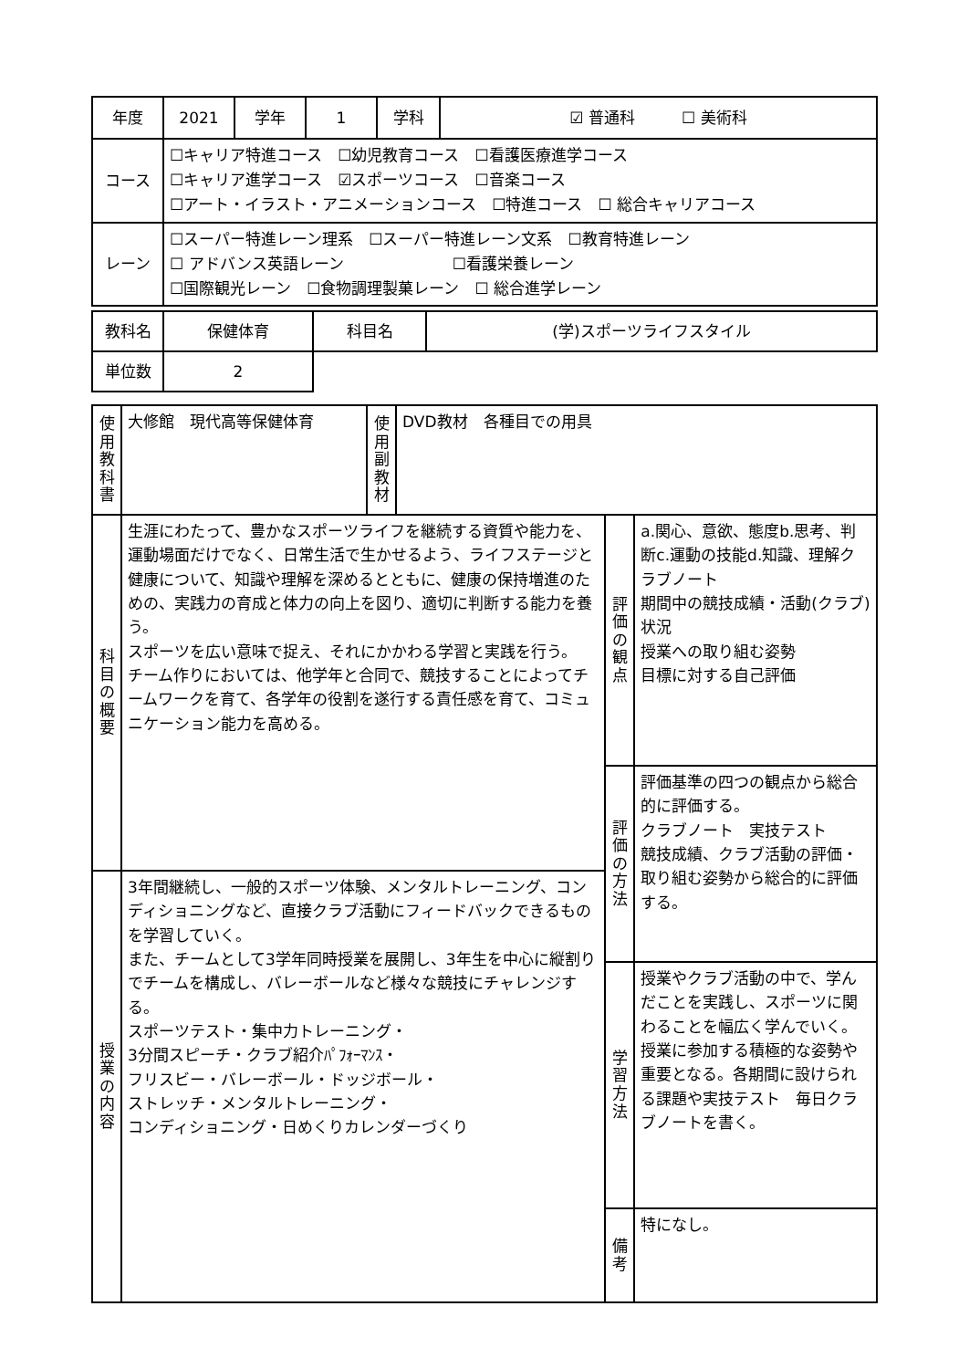| 年度 | 2021 | 学年 | 1 | 学科 | ☑ 普通科 ☐ 美術科 |
| コース | ☐キャリア特進コース ☐幼児教育コース ☐看護医療進学コース ☐キャリア進学コース ☑スポーツコース ☐音楽コース ☐アート・イラスト・アニメーションコース ☐特進コース ☐ 総合キャリアコース | | | | |
| レーン | ☐スーパー特進レーン理系 ☐スーパー特進レーン文系 ☐教育特進レーン ☐ アドバンス英語レーン ☐看護栄養レーン ☐国際観光レーン ☐食物調理製菓レーン ☐ 総合進学レーン | | | | |
| 教科名 | 保健体育 | 科目名 | (学)スポーツライフスタイル |
| 単位数 | 2 | | |
| 使用教科書 | 大修館 現代高等保健体育 | 使用副教材 | DVD教材 各種目での用具 | | |
| 科目の概要 | 生涯にわたって、豊かなスポーツライフを継続する資質や能力を、運動場面だけでなく、日常生活で生かせるよう、ライフステージと健康について、知識や理解を深めるとともに、健康の保持増進のための、実践力の育成と体力の向上を図り、適切に判断する能力を養う。 スポーツを広い意味で捉え、それにかかわる学習と実践を行う。 チーム作りにおいては、他学年と合同で、競技することによってチームワークを育て、各学年の役割を遂行する責任感を育て、コミュニケーション能力を高める。 | | | 評価の観点 | a.関心、意欲、態度b.思考、判断c.運動の技能d.知識、理解クラブノート 期間中の競技成績・活動(クラブ)状況 授業への取り組む姿勢 目標に対する自己評価 |
| | | | | 評価の方法 | 評価基準の四つの観点から総合的に評価する。 クラブノート 実技テスト 競技成績、クラブ活動の評価・取り組む姿勢から総合的に評価する。 |
| 授業の内容 | 3年間継続し、一般的スポーツ体験、メンタルトレーニング、コンディショニングなど、直接クラブ活動にフィードバックできるものを学習していく。 また、チームとして3学年同時授業を展開し、3年生を中心に縦割りでチームを構成し、バレーボールなど様々な競技にチャレンジする。 スポーツテスト・集中力トレーニング・ 3分間スピーチ・クラブ紹介ﾊﾟﾌｫｰﾏﾝｽ・ フリスビー・バレーボール・ドッジボール・ ストレッチ・メンタルトレーニング・ コンディショニング・日めくりカレンダーづくり | | | | |
| | | | | 学習方法 | 授業やクラブ活動の中で、学んだことを実践し、スポーツに関わることを幅広く学んでいく。 授業に参加する積極的な姿勢や重要となる。各期間に設けられる課題や実技テスト 毎日クラブノートを書く。 |
| | | | | 備考 | 特になし。 |